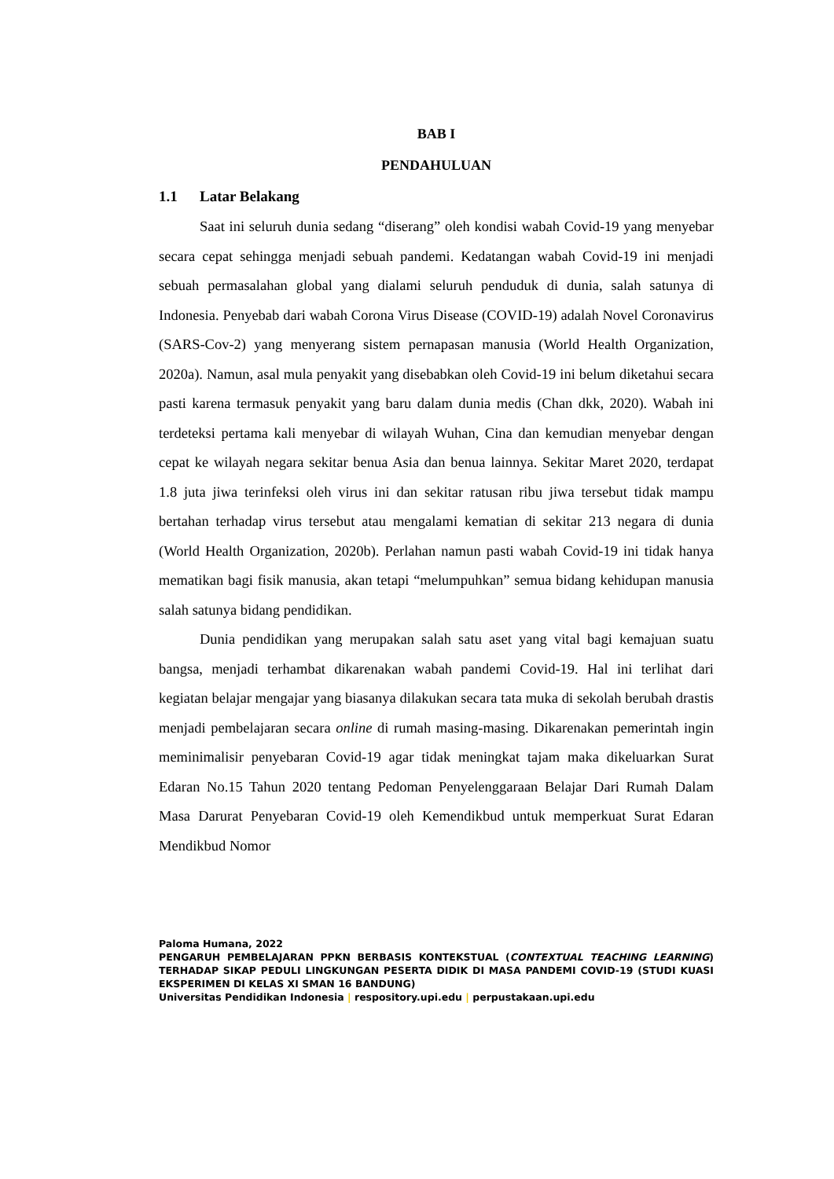BAB I
PENDAHULUAN
1.1 Latar Belakang
Saat ini seluruh dunia sedang “diserang” oleh kondisi wabah Covid-19 yang menyebar secara cepat sehingga menjadi sebuah pandemi. Kedatangan wabah Covid-19 ini menjadi sebuah permasalahan global yang dialami seluruh penduduk di dunia, salah satunya di Indonesia. Penyebab dari wabah Corona Virus Disease (COVID-19) adalah Novel Coronavirus (SARS-Cov-2) yang menyerang sistem pernapasan manusia (World Health Organization, 2020a). Namun, asal mula penyakit yang disebabkan oleh Covid-19 ini belum diketahui secara pasti karena termasuk penyakit yang baru dalam dunia medis (Chan dkk, 2020). Wabah ini terdeteksi pertama kali menyebar di wilayah Wuhan, Cina dan kemudian menyebar dengan cepat ke wilayah negara sekitar benua Asia dan benua lainnya. Sekitar Maret 2020, terdapat 1.8 juta jiwa terinfeksi oleh virus ini dan sekitar ratusan ribu jiwa tersebut tidak mampu bertahan terhadap virus tersebut atau mengalami kematian di sekitar 213 negara di dunia (World Health Organization, 2020b). Perlahan namun pasti wabah Covid-19 ini tidak hanya mematikan bagi fisik manusia, akan tetapi “melumpuhkan” semua bidang kehidupan manusia salah satunya bidang pendidikan.
Dunia pendidikan yang merupakan salah satu aset yang vital bagi kemajuan suatu bangsa, menjadi terhambat dikarenakan wabah pandemi Covid-19. Hal ini terlihat dari kegiatan belajar mengajar yang biasanya dilakukan secara tata muka di sekolah berubah drastis menjadi pembelajaran secara online di rumah masing-masing. Dikarenakan pemerintah ingin meminimalisir penyebaran Covid-19 agar tidak meningkat tajam maka dikeluarkan Surat Edaran No.15 Tahun 2020 tentang Pedoman Penyelenggaraan Belajar Dari Rumah Dalam Masa Darurat Penyebaran Covid-19 oleh Kemendikbud untuk memperkuat Surat Edaran Mendikbud Nomor
Paloma Humana, 2022
PENGARUH PEMBELAJARAN PPKN BERBASIS KONTEKSTUAL (CONTEXTUAL TEACHING LEARNING) TERHADAP SIKAP PEDULI LINGKUNGAN PESERTA DIDIK DI MASA PANDEMI COVID-19 (STUDI KUASI EKSPERIMEN DI KELAS XI SMAN 16 BANDUNG)
Universitas Pendidikan Indonesia | respository.upi.edu | perpustakaan.upi.edu